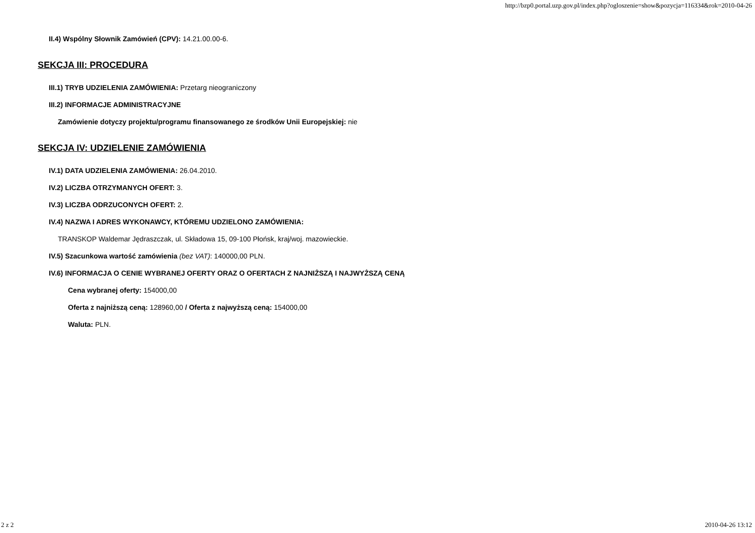http://bzp0.portal.uzp.gov.pl/index.php?ogloszenie=show&pozycja=116334&rok=2010-04-26
II.4) Wspólny Słownik Zamówień (CPV): 14.21.00.00-6.
SEKCJA III: PROCEDURA
III.1) TRYB UDZIELENIA ZAMÓWIENIA: Przetarg nieograniczony
III.2) INFORMACJE ADMINISTRACYJNE
Zamówienie dotyczy projektu/programu finansowanego ze środków Unii Europejskiej: nie
SEKCJA IV: UDZIELENIE ZAMÓWIENIA
IV.1) DATA UDZIELENIA ZAMÓWIENIA: 26.04.2010.
IV.2) LICZBA OTRZYMANYCH OFERT: 3.
IV.3) LICZBA ODRZUCONYCH OFERT: 2.
IV.4) NAZWA I ADRES WYKONAWCY, KTÓREMU UDZIELONO ZAMÓWIENIA:
TRANSKOP Waldemar Jędraszczak, ul. Składowa 15, 09-100 Płońsk, kraj/woj. mazowieckie.
IV.5) Szacunkowa wartość zamówienia (bez VAT): 140000,00 PLN.
IV.6) INFORMACJA O CENIE WYBRANEJ OFERTY ORAZ O OFERTACH Z NAJNIŻSZĄ I NAJWYŻSZĄ CENĄ
Cena wybranej oferty: 154000,00
Oferta z najniższą ceną: 128960,00 / Oferta z najwyższą ceną: 154000,00
Waluta: PLN.
2 z 2 2010-04-26 13:12